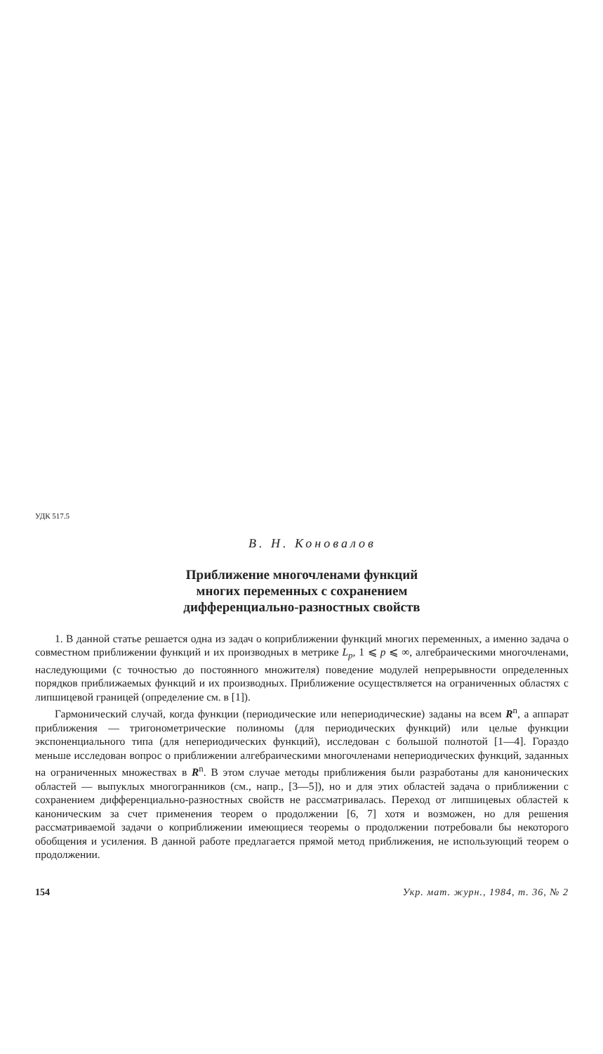УДК 517.5
В. Н. Коновалов
Приближение многочленами функций
многих переменных с сохранением
дифференциально-разностных свойств
1. В данной статье решается одна из задач о коприближении функций многих переменных, а именно задача о совместном приближении функций и их производных в метрике L<sub>p</sub>, 1 ⩽ p ⩽ ∞, алгебраическими многочленами, наследующими (с точностью до постоянного множителя) поведение модулей непрерывности определенных порядков приближаемых функций и их производных. Приближение осуществляется на ограниченных областях с липшицевой границей (определение см. в [1]).
Гармонический случай, когда функции (периодические или непериодические) заданы на всем R<sup>n</sup>, а аппарат приближения — тригонометрические полиномы (для периодических функций) или целые функции экспоненциального типа (для непериодических функций), исследован с большой полнотой [1—4]. Гораздо меньше исследован вопрос о приближении алгебраическими многочленами непериодических функций, заданных на ограниченных множествах в R<sup>n</sup>. В этом случае методы приближения были разработаны для канонических областей — выпуклых многогранников (см., напр., [3—5]), но и для этих областей задача о приближении с сохранением дифференциально-разностных свойств не рассматривалась. Переход от липшицевых областей к каноническим за счет применения теорем о продолжении [6, 7] хотя и возможен, но для решения рассматриваемой задачи о коприближении имеющиеся теоремы о продолжении потребовали бы некоторого обобщения и усиления. В данной работе предлагается прямой метод приближения, не использующий теорем о продолжении.
154 Укр. мат. журн., 1984, т. 36, № 2